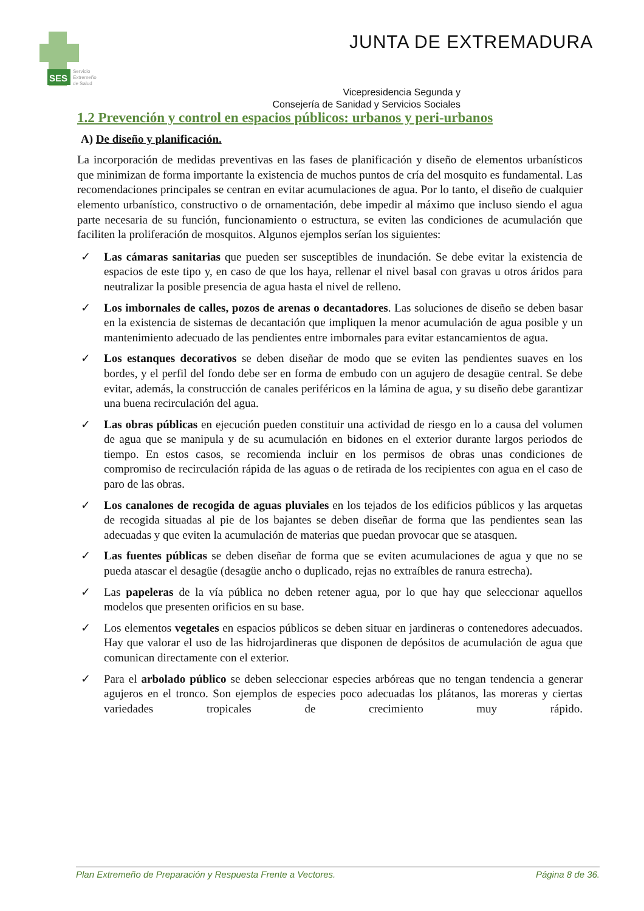SES
Servicio
Extremeño
de Salud
JUNTA DE EXTREMADURA
Vicepresidencia Segunda y
Consejería de Sanidad y Servicios Sociales
1.2 Prevención y control en espacios públicos: urbanos y peri-urbanos
A) De diseño y planificación.
La incorporación de medidas preventivas en las fases de planificación y diseño de elementos urbanísticos que minimizan de forma importante la existencia de muchos puntos de cría del mosquito es fundamental. Las recomendaciones principales se centran en evitar acumulaciones de agua. Por lo tanto, el diseño de cualquier elemento urbanístico, constructivo o de ornamentación, debe impedir al máximo que incluso siendo el agua parte necesaria de su función, funcionamiento o estructura, se eviten las condiciones de acumulación que faciliten la proliferación de mosquitos. Algunos ejemplos serían los siguientes:
✓ Las cámaras sanitarias que pueden ser susceptibles de inundación. Se debe evitar la existencia de espacios de este tipo y, en caso de que los haya, rellenar el nivel basal con gravas u otros áridos para neutralizar la posible presencia de agua hasta el nivel de relleno.
✓ Los imbornales de calles, pozos de arenas o decantadores. Las soluciones de diseño se deben basar en la existencia de sistemas de decantación que impliquen la menor acumulación de agua posible y un mantenimiento adecuado de las pendientes entre imbornales para evitar estancamientos de agua.
✓ Los estanques decorativos se deben diseñar de modo que se eviten las pendientes suaves en los bordes, y el perfil del fondo debe ser en forma de embudo con un agujero de desagüe central. Se debe evitar, además, la construcción de canales periféricos en la lámina de agua, y su diseño debe garantizar una buena recirculación del agua.
✓ Las obras públicas en ejecución pueden constituir una actividad de riesgo en lo a causa del volumen de agua que se manipula y de su acumulación en bidones en el exterior durante largos periodos de tiempo. En estos casos, se recomienda incluir en los permisos de obras unas condiciones de compromiso de recirculación rápida de las aguas o de retirada de los recipientes con agua en el caso de paro de las obras.
✓ Los canalones de recogida de aguas pluviales en los tejados de los edificios públicos y las arquetas de recogida situadas al pie de los bajantes se deben diseñar de forma que las pendientes sean las adecuadas y que eviten la acumulación de materias que puedan provocar que se atasquen.
✓ Las fuentes públicas se deben diseñar de forma que se eviten acumulaciones de agua y que no se pueda atascar el desagüe (desagüe ancho o duplicado, rejas no extraíbles de ranura estrecha).
✓ Las papeleras de la vía pública no deben retener agua, por lo que hay que seleccionar aquellos modelos que presenten orificios en su base.
✓ Los elementos vegetales en espacios públicos se deben situar en jardineras o contenedores adecuados. Hay que valorar el uso de las hidrojardineras que disponen de depósitos de acumulación de agua que comunican directamente con el exterior.
✓ Para el arbolado público se deben seleccionar especies arbóreas que no tengan tendencia a generar agujeros en el tronco. Son ejemplos de especies poco adecuadas los plátanos, las moreras y ciertas variedades tropicales de crecimiento muy rápido.
Plan Extremeño de Preparación y Respuesta Frente a Vectores. Página 8 de 36.